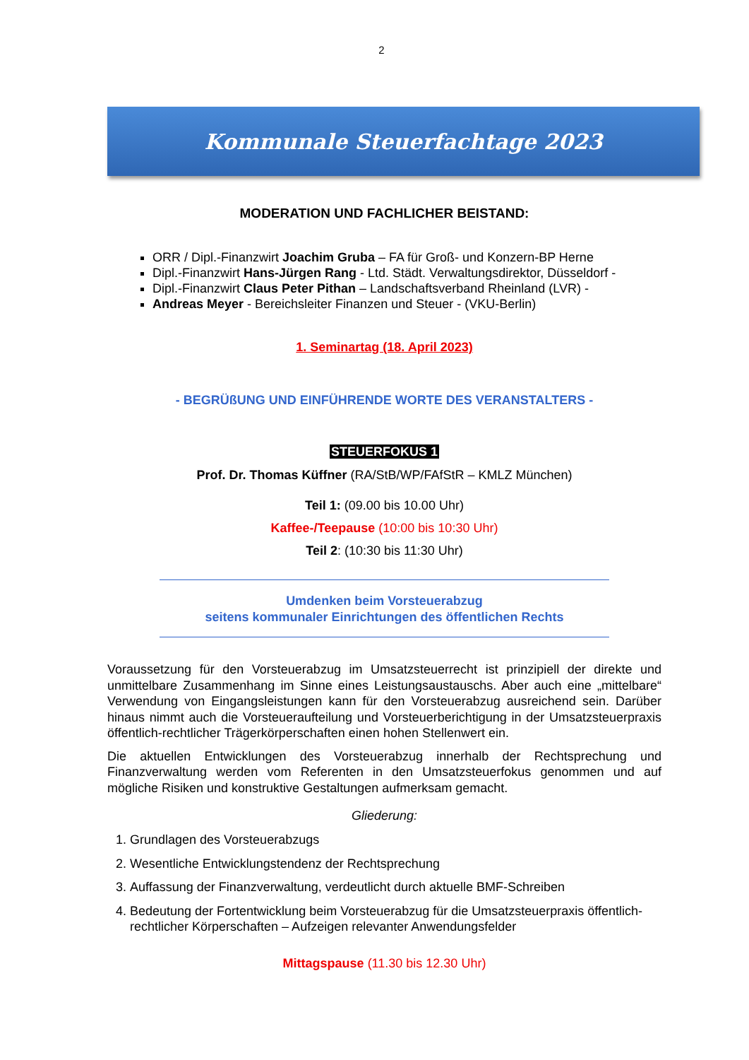2
Kommunale Steuerfachtage 2023
MODERATION UND FACHLICHER BEISTAND:
ORR / Dipl.-Finanzwirt Joachim Gruba – FA für Groß- und Konzern-BP Herne
Dipl.-Finanzwirt Hans-Jürgen Rang - Ltd. Städt. Verwaltungsdirektor, Düsseldorf -
Dipl.-Finanzwirt Claus Peter Pithan – Landschaftsverband Rheinland (LVR) -
Andreas Meyer - Bereichsleiter Finanzen und Steuer - (VKU-Berlin)
1. Seminartag (18. April 2023)
- BEGRÜßUNG UND EINFÜHRENDE WORTE DES VERANSTALTERS -
STEUERFOKUS 1
Prof. Dr. Thomas Küffner (RA/StB/WP/FAfStR – KMLZ München)
Teil 1: (09.00 bis 10.00 Uhr)
Kaffee-/Teepause (10:00 bis 10:30 Uhr)
Teil 2: (10:30 bis 11:30 Uhr)
Umdenken beim Vorsteuerabzug
seitens kommunaler Einrichtungen des öffentlichen Rechts
Voraussetzung für den Vorsteuerabzug im Umsatzsteuerrecht ist prinzipiell der direkte und unmittelbare Zusammenhang im Sinne eines Leistungsaustauschs. Aber auch eine „mittelbare“ Verwendung von Eingangsleistungen kann für den Vorsteuerabzug ausreichend sein. Darüber hinaus nimmt auch die Vorsteueraufteilung und Vorsteuerberichtigung in der Umsatzsteuerpraxis öffentlich-rechtlicher Trägerkörperschaften einen hohen Stellenwert ein.
Die aktuellen Entwicklungen des Vorsteuerabzug innerhalb der Rechtsprechung und Finanzverwaltung werden vom Referenten in den Umsatzsteuerfokus genommen und auf mögliche Risiken und konstruktive Gestaltungen aufmerksam gemacht.
Gliederung:
1. Grundlagen des Vorsteuerabzugs
2. Wesentliche Entwicklungstendenz der Rechtsprechung
3. Auffassung der Finanzverwaltung, verdeutlicht durch aktuelle BMF-Schreiben
4. Bedeutung der Fortentwicklung beim Vorsteuerabzug für die Umsatzsteuerpraxis öffentlich-rechtlicher Körperschaften – Aufzeigen relevanter Anwendungsfelder
Mittagspause (11.30 bis 12.30 Uhr)